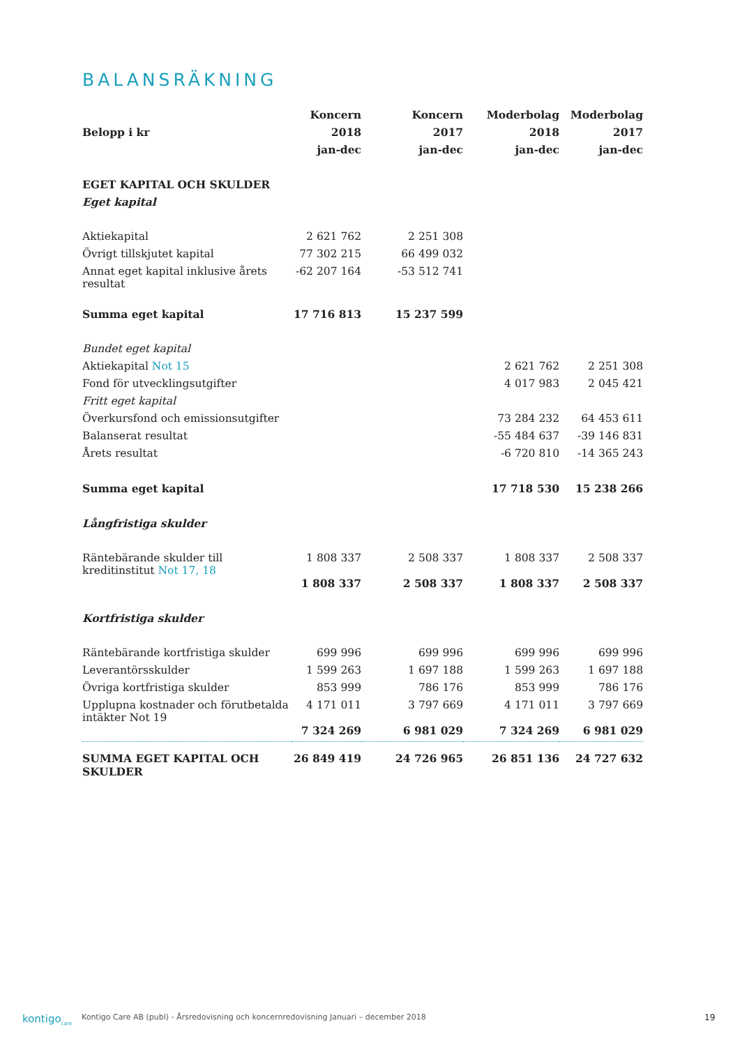BALANSRÄKNING
| | Koncern | Koncern | Moderbolag | Moderbolag |
| --- | --- | --- | --- | --- |
| Belopp i kr | 2018 | 2017 | 2018 | 2017 |
| | jan-dec | jan-dec | jan-dec | jan-dec |
| EGET KAPITAL OCH SKULDER | | | | |
| Eget kapital | | | | |
| Aktiekapital | 2 621 762 | 2 251 308 | | |
| Övrigt tillskjutet kapital | 77 302 215 | 66 499 032 | | |
| Annat eget kapital inklusive årets resultat | -62 207 164 | -53 512 741 | | |
| Summa eget kapital | 17 716 813 | 15 237 599 | | |
| Bundet eget kapital | | | | |
| Aktiekapital Not 15 | | | 2 621 762 | 2 251 308 |
| Fond för utvecklingsutgifter | | | 4 017 983 | 2 045 421 |
| Fritt eget kapital | | | | |
| Överkursfond och emissionsutgifter | | | 73 284 232 | 64 453 611 |
| Balanserat resultat | | | -55 484 637 | -39 146 831 |
| Årets resultat | | | -6 720 810 | -14 365 243 |
| Summa eget kapital | | | 17 718 530 | 15 238 266 |
| Långfristiga skulder | | | | |
| Räntebärande skulder till kreditinstitut Not 17, 18 | 1 808 337 | 2 508 337 | 1 808 337 | 2 508 337 |
| | 1 808 337 | 2 508 337 | 1 808 337 | 2 508 337 |
| Kortfristiga skulder | | | | |
| Räntebärande kortfristiga skulder | 699 996 | 699 996 | 699 996 | 699 996 |
| Leverantörsskulder | 1 599 263 | 1 697 188 | 1 599 263 | 1 697 188 |
| Övriga kortfristiga skulder | 853 999 | 786 176 | 853 999 | 786 176 |
| Upplupna kostnader och förutbetalda intäkter Not 19 | 4 171 011 | 3 797 669 | 4 171 011 | 3 797 669 |
| | 7 324 269 | 6 981 029 | 7 324 269 | 6 981 029 |
| SUMMA EGET KAPITAL OCH SKULDER | 26 849 419 | 24 726 965 | 26 851 136 | 24 727 632 |
kontigo<sub>care</sub>
Kontigo Care AB (publ) - Årsredovisning och koncernredovisning Januari – december 2018
19